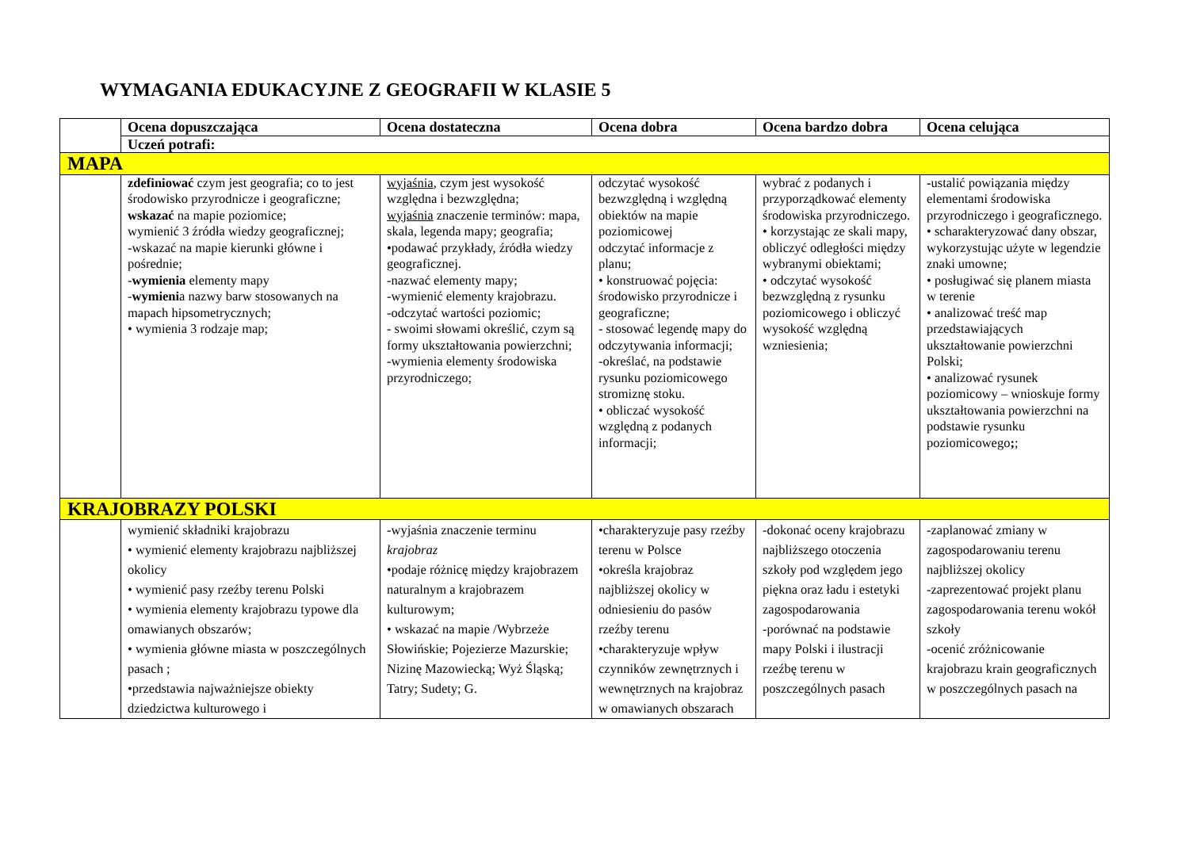WYMAGANIA EDUKACYJNE Z GEOGRAFII W KLASIE 5
| | Ocena dopuszczająca | Ocena dostateczna | Ocena dobra | Ocena bardzo dobra | Ocena celująca |
| --- | --- | --- | --- | --- | --- |
| | Uczeń potrafi: | | | | |
| MAPA | | | | | |
| | zdefiniować czym jest geografia; co to jest środowisko przyrodnicze i geograficzne; wskazać na mapie poziomice; wymienić 3 źródła wiedzy geograficznej; -wskazać na mapie kierunki główne i pośrednie; - wymienia elementy mapy - wymieni a nazwy barw stosowanych na mapach hipsometrycznych; • wymienia 3 rodzaje map; | wyjaśnia , czym jest wysokość względna i bezwzględna; wyjaśnia znaczenie terminów: mapa, skala, legenda mapy; geografia; •podawać przykłady, źródła wiedzy geograficznej. -nazwać elementy mapy; -wymienić elementy krajobrazu. -odczytać wartości poziomic; - swoimi słowami określić, czym są formy ukształtowania powierzchni; -wymienia elementy środowiska przyrodniczego; | odczytać wysokość bezwzględną i względną obiektów na mapie poziomicowej odczytać informacje z planu; • konstruować pojęcia: środowisko przyrodnicze i geograficzne; - stosować legendę mapy do odczytywania informacji; -określać, na podstawie rysunku poziomicowego stromiznę stoku. • obliczać wysokość względną z podanych informacji; | wybrać z podanych i przyporządkować elementy środowiska przyrodniczego. • korzystając ze skali mapy, obliczyć odległości między wybranymi obiektami; • odczytać wysokość bezwzględną z rysunku poziomicowego i obliczyć wysokość względną wzniesienia; | - ustalić powiązania między elementami środowiska przyrodniczego i geograficznego. • scharakteryzować dany obszar, wykorzystując użyte w legendzie znaki umowne; • posługiwać się planem miasta w terenie • analizować treść map przedstawiających ukształtowanie powierzchni Polski; • analizować rysunek poziomicowy – wnioskuje formy ukształtowania powierzchni na podstawie rysunku poziomicowego ; ; |
| KRAJOBRAZY POLSKI | | | | | |
| | wymienić składniki krajobrazu • wymienić elementy krajobrazu najbliższej okolicy • wymienić pasy rzeźby terenu Polski • wymienia elementy krajobrazu typowe dla omawianych obszarów; • wymienia główne miasta w poszczególnych pasach ; •przedstawia najważniejsze obiekty dziedzictwa kulturowego i | -wyjaśnia znaczenie terminu krajobraz •podaje różnicę między krajobrazem naturalnym a krajobrazem kulturowym; • wskazać na mapie /Wybrzeże Słowińskie; Pojezierze Mazurskie; Nizinę Mazowiecką; Wyż Śląską; Tatry; Sudety; G. | •charakteryzuje pasy rzeźby terenu w Polsce •określa krajobraz najbliższej okolicy w odniesieniu do pasów rzeźby terenu •charakteryzuje wpływ czynników zewnętrznych i wewnętrznych na krajobraz w omawianych obszarach | -dokonać oceny krajobrazu najbliższego otoczenia szkoły pod względem jego piękna oraz ładu i estetyki zagospodarowania -porównać na podstawie mapy Polski i ilustracji rzeźbę terenu w poszczególnych pasach | -zaplanować zmiany w zagospodarowaniu terenu najbliższej okolicy -zaprezentować projekt planu zagospodarowania terenu wokół szkoły -ocenić zróżnicowanie krajobrazu krain geograficznych w poszczególnych pasach na |